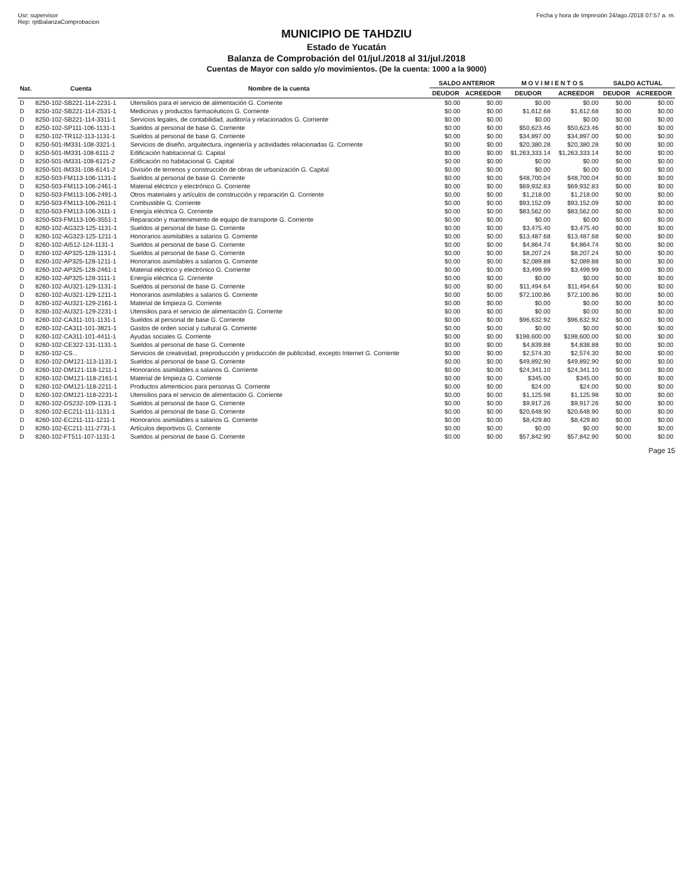Usr: supervisor
Rep: rptBalanzaComprobacion
Fecha y hora de Impresión 24/ago./2018 07:57 a. m.
MUNICIPIO DE TAHDZIU
Estado de Yucatán
Balanza de Comprobación del 01/jul./2018 al 31/jul./2018
Cuentas de Mayor con saldo y/o movimientos. (De la cuenta: 1000 a la 9000)
| Nat. | Cuenta | Nombre de la cuenta | SALDO ANTERIOR | | M O V I M I E N T O S | | SALDO ACTUAL | |
| --- | --- | --- | --- | --- | --- | --- | --- | --- |
| | | | DEUDOR | ACREEDOR | DEUDOR | ACREEDOR | DEUDOR | ACREEDOR |
| D | 8250-102-SB221-114-2231-1 | Utensilios para el servicio de alimentación G. Corriente | $0.00 | $0.00 | $0.00 | $0.00 | $0.00 | $0.00 |
| D | 8250-102-SB221-114-2531-1 | Medicinas y productos farmacéuticos G. Corriente | $0.00 | $0.00 | $1,612.68 | $1,612.68 | $0.00 | $0.00 |
| D | 8250-102-SB221-114-3311-1 | Servicios legales, de contabilidad, auditoría y relacionados G. Corriente | $0.00 | $0.00 | $0.00 | $0.00 | $0.00 | $0.00 |
| D | 8250-102-SP111-106-1131-1 | Sueldos al personal de base G. Corriente | $0.00 | $0.00 | $50,623.46 | $50,623.46 | $0.00 | $0.00 |
| D | 8250-102-TR112-113-1131-1 | Sueldos al personal de base G. Corriente | $0.00 | $0.00 | $34,897.00 | $34,897.00 | $0.00 | $0.00 |
| D | 8250-501-IM331-108-3321-1 | Servicios de diseño, arquitectura, ingeniería y actividades relacionadas G. Corriente | $0.00 | $0.00 | $20,380.28 | $20,380.28 | $0.00 | $0.00 |
| D | 8250-501-IM331-108-6111-2 | Edificación habitacional G. Capital | $0.00 | $0.00 | $1,263,333.14 | $1,263,333.14 | $0.00 | $0.00 |
| D | 8250-501-IM331-108-6121-2 | Edificación no habitacional G. Capital | $0.00 | $0.00 | $0.00 | $0.00 | $0.00 | $0.00 |
| D | 8250-501-IM331-108-6141-2 | División de terrenos y construcción de obras de urbanización G. Capital | $0.00 | $0.00 | $0.00 | $0.00 | $0.00 | $0.00 |
| D | 8250-503-FM113-106-1131-1 | Sueldos al personal de base G. Corriente | $0.00 | $0.00 | $48,700.04 | $48,700.04 | $0.00 | $0.00 |
| D | 8250-503-FM113-106-2461-1 | Material eléctrico y electrónico G. Corriente | $0.00 | $0.00 | $69,932.83 | $69,932.83 | $0.00 | $0.00 |
| D | 8250-503-FM113-106-2491-1 | Otros materiales y artículos de construcción y reparación G. Corriente | $0.00 | $0.00 | $1,218.00 | $1,218.00 | $0.00 | $0.00 |
| D | 8250-503-FM113-106-2611-1 | Combustible G. Corriente | $0.00 | $0.00 | $93,152.09 | $93,152.09 | $0.00 | $0.00 |
| D | 8250-503-FM113-106-3111-1 | Energía eléctrica G. Corriente | $0.00 | $0.00 | $83,562.00 | $83,562.00 | $0.00 | $0.00 |
| D | 8250-503-FM113-106-3551-1 | Reparación y mantenimiento de equipo de transporte G. Corriente | $0.00 | $0.00 | $0.00 | $0.00 | $0.00 | $0.00 |
| D | 8260-102-AG323-125-1131-1 | Sueldos al personal de base G. Corriente | $0.00 | $0.00 | $3,475.40 | $3,475.40 | $0.00 | $0.00 |
| D | 8260-102-AG323-125-1211-1 | Honorarios asimilables a salarios G. Corriente | $0.00 | $0.00 | $13,487.68 | $13,487.68 | $0.00 | $0.00 |
| D | 8260-102-AI512-124-1131-1 | Sueldos al personal de base G. Corriente | $0.00 | $0.00 | $4,864.74 | $4,864.74 | $0.00 | $0.00 |
| D | 8260-102-AP325-128-1131-1 | Sueldos al personal de base G. Corriente | $0.00 | $0.00 | $8,207.24 | $8,207.24 | $0.00 | $0.00 |
| D | 8260-102-AP325-128-1211-1 | Honorarios asimilables a salarios G. Corriente | $0.00 | $0.00 | $2,089.88 | $2,089.88 | $0.00 | $0.00 |
| D | 8260-102-AP325-128-2461-1 | Material eléctrico y electrónico G. Corriente | $0.00 | $0.00 | $3,499.99 | $3,499.99 | $0.00 | $0.00 |
| D | 8260-102-AP325-128-3111-1 | Energía eléctrica G. Corriente | $0.00 | $0.00 | $0.00 | $0.00 | $0.00 | $0.00 |
| D | 8260-102-AU321-129-1131-1 | Sueldos al personal de base G. Corriente | $0.00 | $0.00 | $11,494.64 | $11,494.64 | $0.00 | $0.00 |
| D | 8260-102-AU321-129-1211-1 | Honorarios asimilables a salarios G. Corriente | $0.00 | $0.00 | $72,100.86 | $72,100.86 | $0.00 | $0.00 |
| D | 8260-102-AU321-129-2161-1 | Material de limpieza G. Corriente | $0.00 | $0.00 | $0.00 | $0.00 | $0.00 | $0.00 |
| D | 8260-102-AU321-129-2231-1 | Utensilios para el servicio de alimentación G. Corriente | $0.00 | $0.00 | $0.00 | $0.00 | $0.00 | $0.00 |
| D | 8260-102-CA311-101-1131-1 | Sueldos al personal de base G. Corriente | $0.00 | $0.00 | $96,632.92 | $96,632.92 | $0.00 | $0.00 |
| D | 8260-102-CA311-101-3821-1 | Gastos de orden social y cultural G. Corriente | $0.00 | $0.00 | $0.00 | $0.00 | $0.00 | $0.00 |
| D | 8260-102-CA311-101-4411-1 | Ayudas sociales G. Corriente | $0.00 | $0.00 | $198,600.00 | $198,600.00 | $0.00 | $0.00 |
| D | 8260-102-CE322-131-1131-1 | Sueldos al personal de base G. Corriente | $0.00 | $0.00 | $4,839.88 | $4,838.88 | $0.00 | $0.00 |
| D | 8260-102-CS... | Servicios de creatividad, preproducción y producción de publicidad, excepto Internet G. Corriente | $0.00 | $0.00 | $2,574.30 | $2,574.30 | $0.00 | $0.00 |
| D | 8260-102-DM121-113-1131-1 | Sueldos al personal de base G. Corriente | $0.00 | $0.00 | $49,892.90 | $49,892.90 | $0.00 | $0.00 |
| D | 8260-102-DM121-118-1211-1 | Honorarios asimilables a salarios G. Corriente | $0.00 | $0.00 | $24,341.10 | $24,341.10 | $0.00 | $0.00 |
| D | 8260-102-DM121-118-2161-1 | Material de limpieza G. Corriente | $0.00 | $0.00 | $345.00 | $345.00 | $0.00 | $0.00 |
| D | 8260-102-DM121-118-2211-1 | Productos alimenticios para personas G. Corriente | $0.00 | $0.00 | $24.00 | $24.00 | $0.00 | $0.00 |
| D | 8260-102-DM121-118-2231-1 | Utensilios para el servicio de alimentación G. Corriente | $0.00 | $0.00 | $1,125.98 | $1,125.98 | $0.00 | $0.00 |
| D | 8260-102-DS232-109-1131-1 | Sueldos al personal de base G. Corriente | $0.00 | $0.00 | $9,917.26 | $9,917.26 | $0.00 | $0.00 |
| D | 8260-102-EC211-111-1131-1 | Sueldos al personal de base G. Corriente | $0.00 | $0.00 | $20,648.90 | $20,648.90 | $0.00 | $0.00 |
| D | 8260-102-EC211-111-1211-1 | Honorarios asimilables a salarios G. Corriente | $0.00 | $0.00 | $8,429.80 | $8,429.80 | $0.00 | $0.00 |
| D | 8260-102-EC211-111-2731-1 | Artículos deportivos G. Corriente | $0.00 | $0.00 | $0.00 | $0.00 | $0.00 | $0.00 |
| D | 8260-102-FT511-107-1131-1 | Sueldos al personal de base G. Corriente | $0.00 | $0.00 | $57,842.90 | $57,842.90 | $0.00 | $0.00 |
Page 15